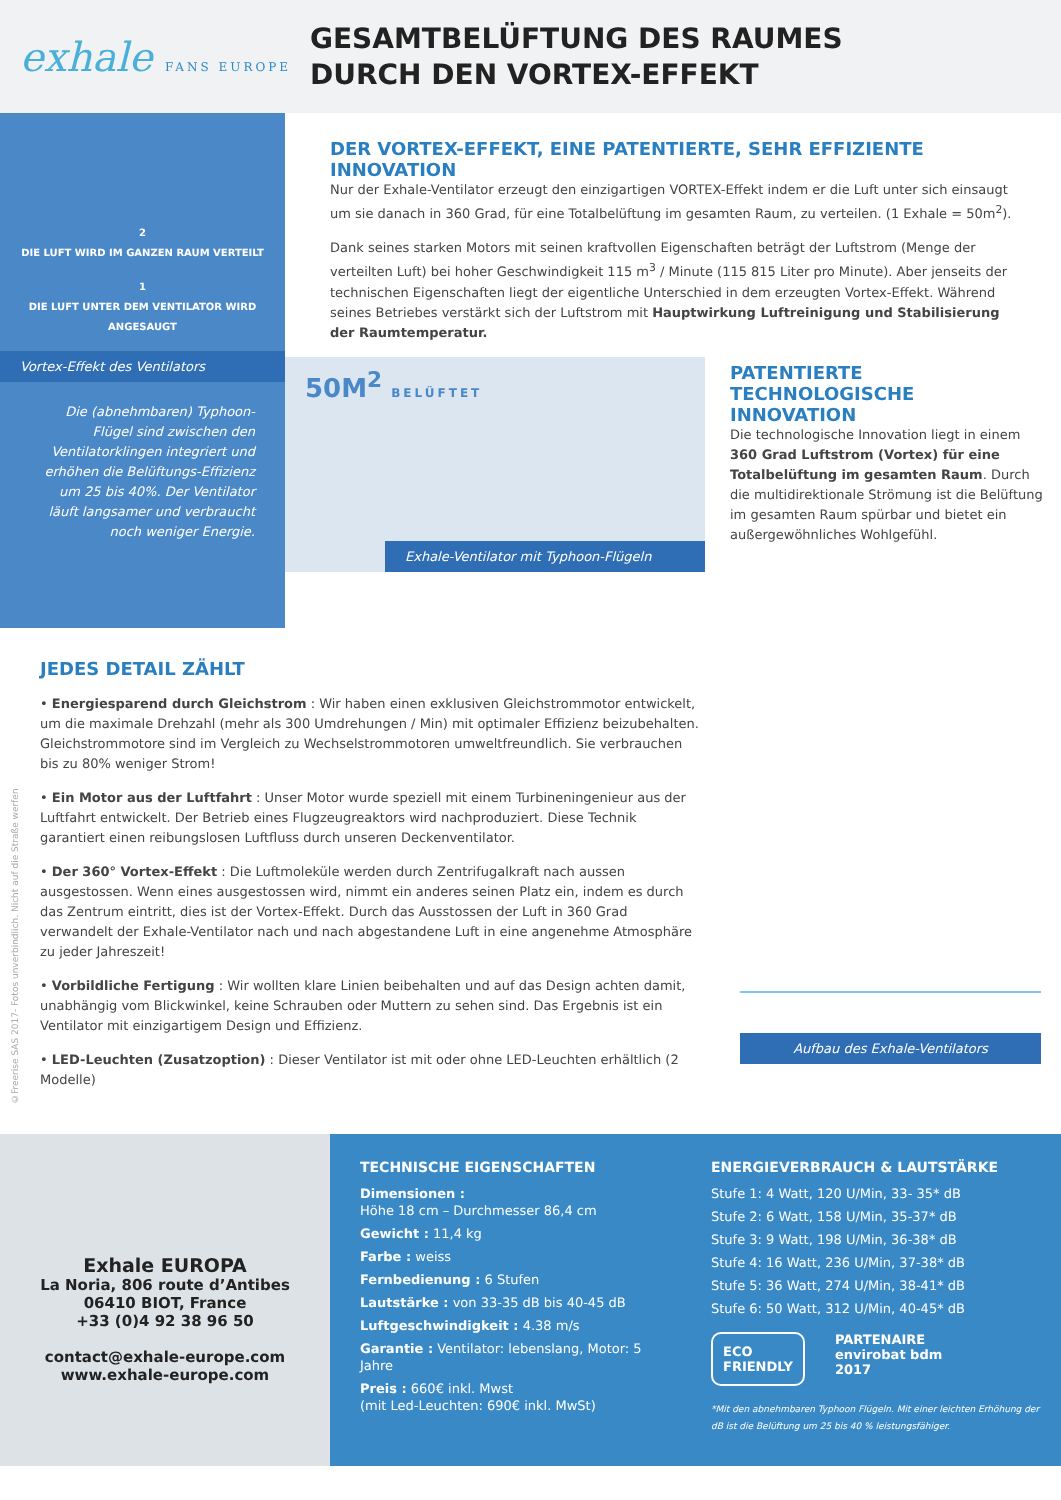exhale FANS EUROPE
GESAMTBELÜFTUNG DES RAUMES
DURCH DEN VORTEX-EFFEKT
2
DIE LUFT WIRD IM GANZEN RAUM VERTEILT
1
DIE LUFT UNTER DEM VENTILATOR WIRD ANGESAUGT
Vortex-Effekt des Ventilators
Die (abnehmbaren) Typhoon-Flügel sind zwischen den Ventilatorklingen integriert und erhöhen die Belüftungs-Effizienz um 25 bis 40%. Der Ventilator läuft langsamer und verbraucht noch weniger Energie.
DER VORTEX-EFFEKT, EINE PATENTIERTE, SEHR EFFIZIENTE INNOVATION
Nur der Exhale-Ventilator erzeugt den einzigartigen VORTEX-Effekt indem er die Luft unter sich einsaugt um sie danach in 360 Grad, für eine Totalbelüftung im gesamten Raum, zu verteilen. (1 Exhale = 50m<sup>2</sup>).
Dank seines starken Motors mit seinen kraftvollen Eigenschaften beträgt der Luftstrom (Menge der verteilten Luft) bei hoher Geschwindigkeit 115 m<sup>3</sup> / Minute (115 815 Liter pro Minute). Aber jenseits der technischen Eigenschaften liegt der eigentliche Unterschied in dem erzeugten Vortex-Effekt. Während seines Betriebes verstärkt sich der Luftstrom mit Hauptwirkung Luftreinigung und Stabilisierung der Raumtemperatur.
50M<sup>2</sup> BELÜFTET
Exhale-Ventilator mit Typhoon-Flügeln
PATENTIERTE TECHNOLOGISCHE INNOVATION
Die technologische Innovation liegt in einem 360 Grad Luftstrom (Vortex) für eine Totalbelüftung im gesamten Raum. Durch die multidirektionale Strömung ist die Belüftung im gesamten Raum spürbar und bietet ein außergewöhnliches Wohlgefühl.
©Freerise SAS 2017- Fotos unverbindlich. Nicht auf die Straße werfen
JEDES DETAIL ZÄHLT
• Energiesparend durch Gleichstrom : Wir haben einen exklusiven Gleichstrommotor entwickelt, um die maximale Drehzahl (mehr als 300 Umdrehungen / Min) mit optimaler Effizienz beizubehalten. Gleichstrommotore sind im Vergleich zu Wechselstrommotoren umweltfreundlich. Sie verbrauchen bis zu 80% weniger Strom!
• Ein Motor aus der Luftfahrt : Unser Motor wurde speziell mit einem Turbineningenieur aus der Luftfahrt entwickelt. Der Betrieb eines Flugzeugreaktors wird nachproduziert. Diese Technik garantiert einen reibungslosen Luftfluss durch unseren Deckenventilator.
• Der 360° Vortex-Effekt : Die Luftmoleküle werden durch Zentrifugalkraft nach aussen ausgestossen. Wenn eines ausgestossen wird, nimmt ein anderes seinen Platz ein, indem es durch das Zentrum eintritt, dies ist der Vortex-Effekt. Durch das Ausstossen der Luft in 360 Grad verwandelt der Exhale-Ventilator nach und nach abgestandene Luft in eine angenehme Atmosphäre zu jeder Jahreszeit!
• Vorbildliche Fertigung : Wir wollten klare Linien beibehalten und auf das Design achten damit, unabhängig vom Blickwinkel, keine Schrauben oder Muttern zu sehen sind. Das Ergebnis ist ein Ventilator mit einzigartigem Design und Effizienz.
• LED-Leuchten (Zusatzoption) : Dieser Ventilator ist mit oder ohne LED-Leuchten erhältlich (2 Modelle)
Aufbau des Exhale-Ventilators
Exhale EUROPA
La Noria, 806 route d’Antibes
06410 BIOT, France
+33 (0)4 92 38 96 50
contact@exhale-europe.com
www.exhale-europe.com
TECHNISCHE EIGENSCHAFTEN
Dimensionen :
Höhe 18 cm – Durchmesser 86,4 cm
Gewicht : 11,4 kg
Farbe : weiss
Fernbedienung : 6 Stufen
Lautstärke : von 33-35 dB bis 40-45 dB
Luftgeschwindigkeit : 4.38 m/s
Garantie : Ventilator: lebenslang, Motor: 5 Jahre
Preis : 660€ inkl. Mwst
(mit Led-Leuchten: 690€ inkl. MwSt)
ENERGIEVERBRAUCH & LAUTSTÄRKE
Stufe 1: 4 Watt, 120 U/Min, 33- 35* dB
Stufe 2: 6 Watt, 158 U/Min, 35-37* dB
Stufe 3: 9 Watt, 198 U/Min, 36-38* dB
Stufe 4: 16 Watt, 236 U/Min, 37-38* dB
Stufe 5: 36 Watt, 274 U/Min, 38-41* dB
Stufe 6: 50 Watt, 312 U/Min, 40-45* dB
ECO
FRIENDLY
PARTENAIRE
envirobat bdm
2017
*Mit den abnehmbaren Typhoon Flügeln. Mit einer leichten Erhöhung der dB ist die Belüftung um 25 bis 40 % leistungsfähiger.